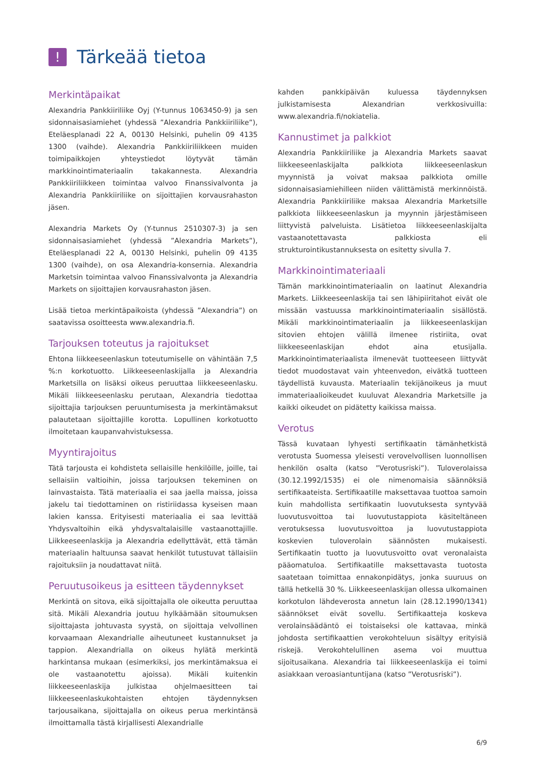!
Tärkeää tietoa
Merkintäpaikat
Alexandria Pankkiiriliike Oyj (Y-tunnus 1063450-9) ja sen sidonnaisasiamiehet (yhdessä ”Alexandria Pankkiiriliike”), Eteläesplanadi 22 A, 00130 Helsinki, puhelin 09 4135 1300 (vaihde). Alexandria Pankkiiriliikkeen muiden toimipaikkojen yhteystiedot löytyvät tämän markkinointimateriaalin takakannesta. Alexandria Pankkiiriliikkeen toimintaa valvoo Finanssivalvonta ja Alexandria Pankkiiriliike on sijoittajien korvausrahaston jäsen.
Alexandria Markets Oy (Y-tunnus 2510307-3) ja sen sidonnaisasiamiehet (yhdessä ”Alexandria Markets”), Eteläesplanadi 22 A, 00130 Helsinki, puhelin 09 4135 1300 (vaihde), on osa Alexandria-konsernia. Alexandria Marketsin toimintaa valvoo Finanssivalvonta ja Alexandria Markets on sijoittajien korvausrahaston jäsen.
Lisää tietoa merkintäpaikoista (yhdessä ”Alexandria”) on saatavissa osoitteesta www.alexandria.fi.
Tarjouksen toteutus ja rajoitukset
Ehtona liikkeeseenlaskun toteutumiselle on vähintään 7,5 %:n korkotuotto. Liikkeeseenlaskijalla ja Alexandria Marketsilla on lisäksi oikeus peruuttaa liikkeeseenlasku. Mikäli liikkeeseenlasku perutaan, Alexandria tiedottaa sijoittajia tarjouksen peruuntumisesta ja merkintämaksut palautetaan sijoittajille korotta. Lopullinen korkotuotto ilmoitetaan kaupanvahvistuksessa.
Myyntirajoitus
Tätä tarjousta ei kohdisteta sellaisille henkilöille, joille, tai sellaisiin valtioihin, joissa tarjouksen tekeminen on lainvastaista. Tätä materiaalia ei saa jaella maissa, joissa jakelu tai tiedottaminen on ristiriidassa kyseisen maan lakien kanssa. Erityisesti materiaalia ei saa levittää Yhdysvaltoihin eikä yhdysvaltalaisille vastaanottajille. Liikkeeseenlaskija ja Alexandria edellyttävät, että tämän materiaalin haltuunsa saavat henkilöt tutustuvat tällaisiin rajoituksiin ja noudattavat niitä.
Peruutusoikeus ja esitteen täydennykset
Merkintä on sitova, eikä sijoittajalla ole oikeutta peruuttaa sitä. Mikäli Alexandria joutuu hylkäämään sitoumuksen sijoittajasta johtuvasta syystä, on sijoittaja velvollinen korvaamaan Alexandrialle aiheutuneet kustannukset ja tappion. Alexandrialla on oikeus hylätä merkintä harkintansa mukaan (esimerkiksi, jos merkintämaksua ei ole vastaanotettu ajoissa). Mikäli kuitenkin liikkeeseenlaskija julkistaa ohjelmaesitteen tai liikkeeseenlaskukohtaisten ehtojen täydennyksen tarjousaikana, sijoittajalla on oikeus perua merkintänsä ilmoittamalla tästä kirjallisesti Alexandrialle
kahden pankkipäivän kuluessa täydennyksen julkistamisesta Alexandrian verkkosivuilla: www.alexandria.fi/nokiatelia.
Kannustimet ja palkkiot
Alexandria Pankkiiriliike ja Alexandria Markets saavat liikkeeseenlaskijalta palkkiota liikkeeseenlaskun myynnistä ja voivat maksaa palkkiota omille sidonnaisasiamiehilleen niiden välittämistä merkinnöistä. Alexandria Pankkiiriliike maksaa Alexandria Marketsille palkkiota liikkeeseenlaskun ja myynnin järjestämiseen liittyvistä palveluista. Lisätietoa liikkeeseenlaskijalta vastaanotettavasta palkkiosta eli strukturointikustannuksesta on esitetty sivulla 7.
Markkinointimateriaali
Tämän markkinointimateriaalin on laatinut Alexandria Markets. Liikkeeseenlaskija tai sen lähipiiritahot eivät ole missään vastuussa markkinointimateriaalin sisällöstä. Mikäli markkinointimateriaalin ja liikkeeseenlaskijan sitovien ehtojen välillä ilmenee ristiriita, ovat liikkeeseenlaskijan ehdot aina etusijalla. Markkinointimateriaalista ilmenevät tuotteeseen liittyvät tiedot muodostavat vain yhteenvedon, eivätkä tuotteen täydellistä kuvausta. Materiaalin tekijänoikeus ja muut immateriaalioikeudet kuuluvat Alexandria Marketsille ja kaikki oikeudet on pidätetty kaikissa maissa.
Verotus
Tässä kuvataan lyhyesti sertifikaatin tämänhetkistä verotusta Suomessa yleisesti verovelvollisen luonnollisen henkilön osalta (katso ”Verotusriski”). Tuloverolaissa (30.12.1992/1535) ei ole nimenomaisia säännöksiä sertifikaateista. Sertifikaatille maksettavaa tuottoa samoin kuin mahdollista sertifikaatin luovutuksesta syntyvää luovutusvoittoa tai luovutustappiota käsiteltäneen verotuksessa luovutusvoittoa ja luovutustappiota koskevien tuloverolain säännösten mukaisesti. Sertifikaatin tuotto ja luovutusvoitto ovat veronalaista pääomatuloa. Sertifikaatille maksettavasta tuotosta saatetaan toimittaa ennakonpidätys, jonka suuruus on tällä hetkellä 30 %. Liikkeeseenlaskijan ollessa ulkomainen korkotulon lähdeverosta annetun lain (28.12.1990/1341) säännökset eivät sovellu. Sertifikaatteja koskeva verolainsäädäntö ei toistaiseksi ole kattavaa, minkä johdosta sertifikaattien verokohteluun sisältyy erityisiä riskejä. Verokohtelullinen asema voi muuttua sijoitusaikana. Alexandria tai liikkeeseenlaskija ei toimi asiakkaan veroasiantuntijana (katso ”Verotusriski”).
6/9